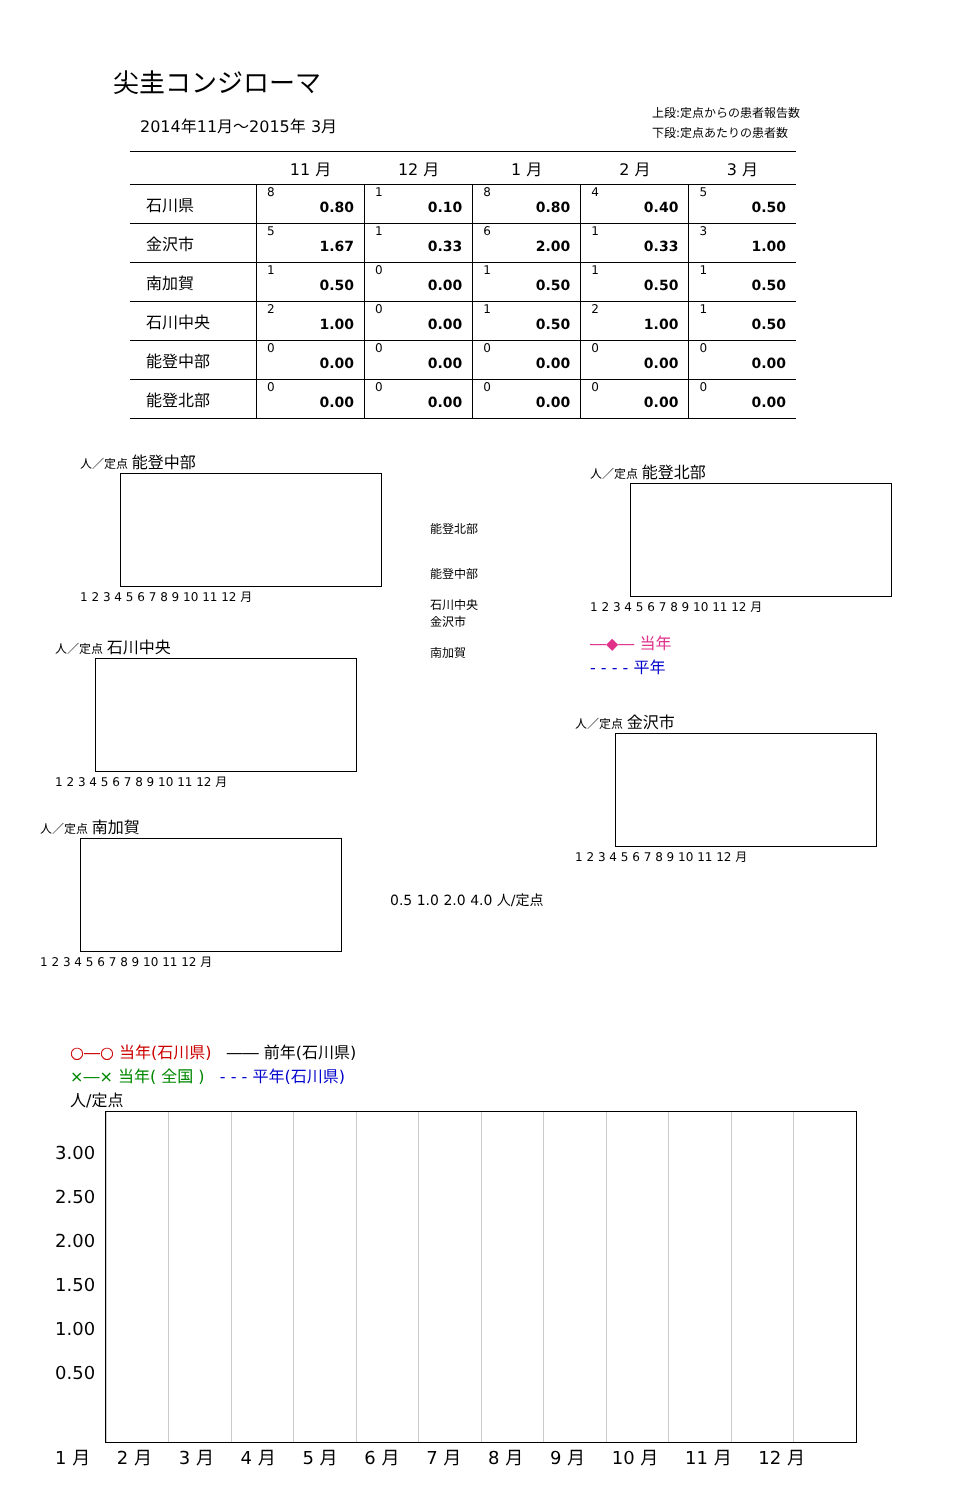尖圭コンジローマ
2014年11月～2015年 3月 上段:定点からの患者報告数
下段:定点あたりの患者数
| | 11 月 | 12 月 | 1 月 | 2 月 | 3 月 |
| --- | --- | --- | --- | --- | --- |
| 石川県 | 8 0.80 | 1 0.10 | 8 0.80 | 4 0.40 | 5 0.50 |
| 金沢市 | 5 1.67 | 1 0.33 | 6 2.00 | 1 0.33 | 3 1.00 |
| 南加賀 | 1 0.50 | 0 0.00 | 1 0.50 | 1 0.50 | 1 0.50 |
| 石川中央 | 2 1.00 | 0 0.00 | 1 0.50 | 2 1.00 | 1 0.50 |
| 能登中部 | 0 0.00 | 0 0.00 | 0 0.00 | 0 0.00 | 0 0.00 |
| 能登北部 | 0 0.00 | 0 0.00 | 0 0.00 | 0 0.00 | 0 0.00 |
人／定点 能登中部
1 2 3 4 5 6 7 8 9 10 11 12 月
人／定点 能登北部
1 2 3 4 5 6 7 8 9 10 11 12 月
―◆― 当年
- - - - 平年
人／定点 石川中央
1 2 3 4 5 6 7 8 9 10 11 12 月
人／定点 金沢市
1 2 3 4 5 6 7 8 9 10 11 12 月
人／定点 南加賀
1 2 3 4 5 6 7 8 9 10 11 12 月
能登北部
能登中部
石川中央
金沢市
南加賀
0.5 1.0 2.0 4.0 人/定点
○―○ 当年(石川県) ―― 前年(石川県)
×―× 当年( 全国 ) - - - 平年(石川県)
人/定点
3.00
2.50
2.00
1.50
1.00
0.50
1 月 2 月 3 月 4 月 5 月 6 月 7 月 8 月 9 月 10 月 11 月 12 月